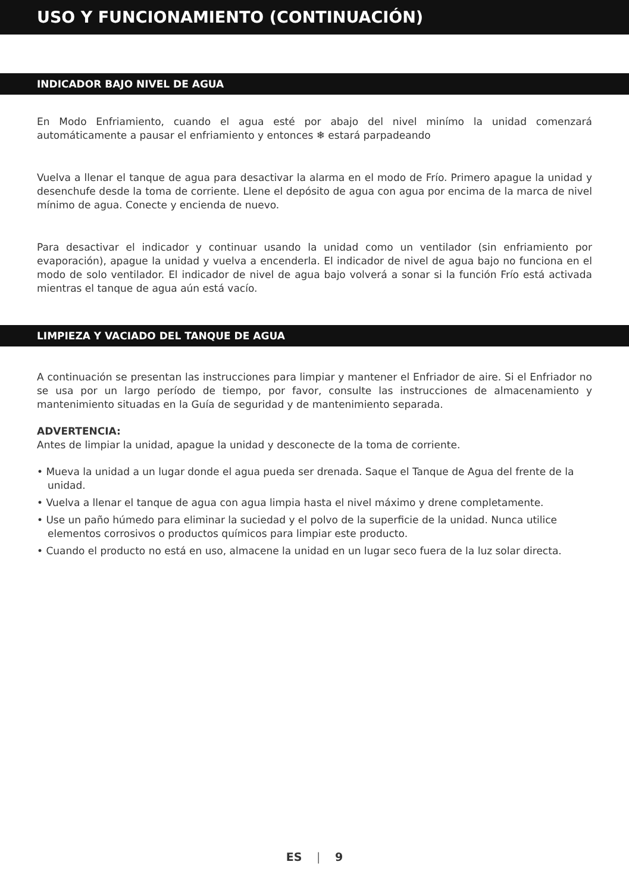USO Y FUNCIONAMIENTO (CONTINUACIÓN)
INDICADOR BAJO NIVEL DE AGUA
En Modo Enfriamiento, cuando el agua esté por abajo del nivel minímo la unidad comenzará automáticamente a pausar el enfriamiento y entonces ❄ estará parpadeando
Vuelva a llenar el tanque de agua para desactivar la alarma en el modo de Frío. Primero apague la unidad y desenchufe desde la toma de corriente. Llene el depósito de agua con agua por encima de la marca de nivel mínimo de agua. Conecte y encienda de nuevo.
Para desactivar el indicador y continuar usando la unidad como un ventilador (sin enfriamiento por evaporación), apague la unidad y vuelva a encenderla. El indicador de nivel de agua bajo no funciona en el modo de solo ventilador. El indicador de nivel de agua bajo volverá a sonar si la función Frío está activada mientras el tanque de agua aún está vacío.
LIMPIEZA Y VACIADO DEL TANQUE DE AGUA
A continuación se presentan las instrucciones para limpiar y mantener el Enfriador de aire. Si el Enfriador no se usa por un largo período de tiempo, por favor, consulte las instrucciones de almacenamiento y mantenimiento situadas en la Guía de seguridad y de mantenimiento separada.
ADVERTENCIA:
Antes de limpiar la unidad, apague la unidad y desconecte de la toma de corriente.
• Mueva la unidad a un lugar donde el agua pueda ser drenada. Saque el Tanque de Agua del frente de la unidad.
• Vuelva a llenar el tanque de agua con agua limpia hasta el nivel máximo y drene completamente.
• Use un paño húmedo para eliminar la suciedad y el polvo de la superficie de la unidad. Nunca utilice elementos corrosivos o productos químicos para limpiar este producto.
• Cuando el producto no está en uso, almacene la unidad en un lugar seco fuera de la luz solar directa.
ES | 9